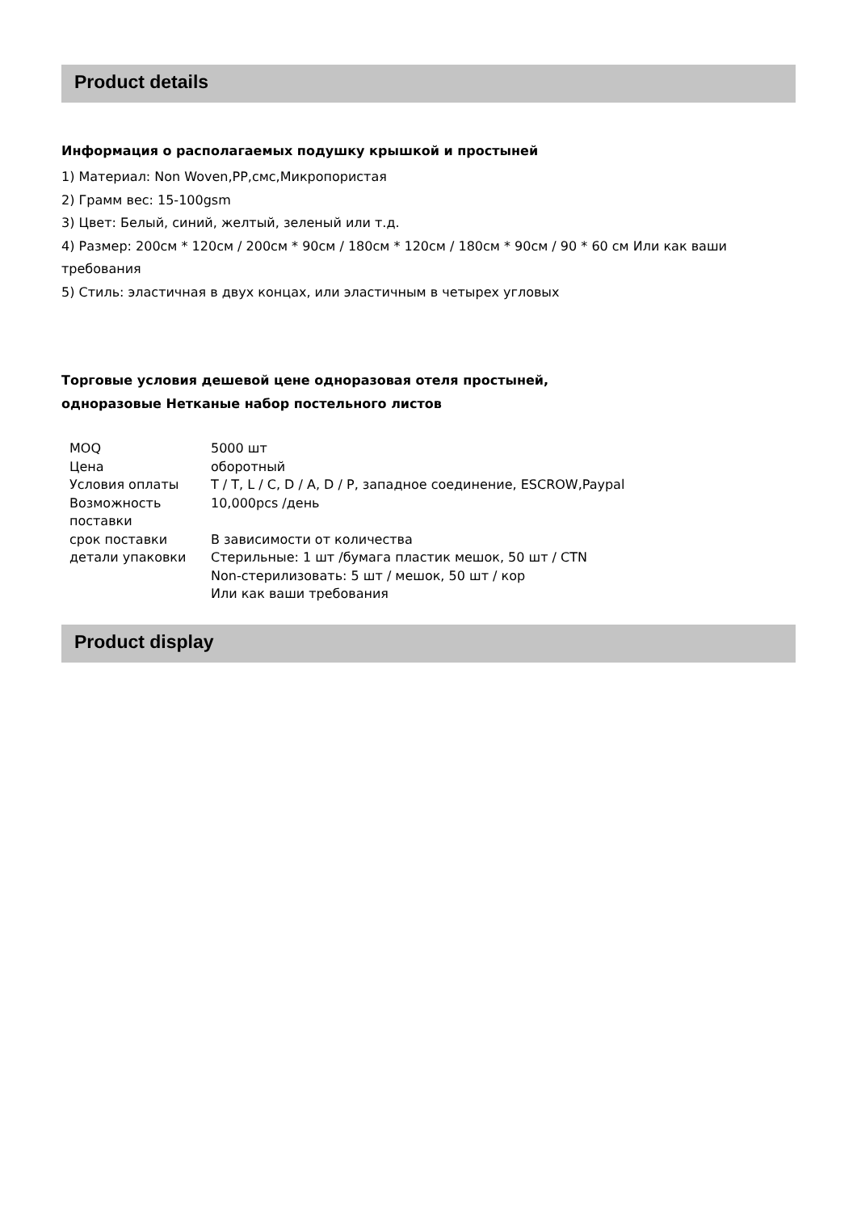Product details
Информация о располагаемых подушку крышкой и простыней
1) Материал: Non Woven,PP,смс,Микропористая
2) Грамм вес: 15-100gsm
3) Цвет: Белый, синий, желтый, зеленый или т.д.
4) Размер: 200см * 120см / 200см * 90см / 180см * 120см / 180см * 90см / 90 * 60 см Или как ваши требования
5) Стиль: эластичная в двух концах, или эластичным в четырех угловых
Торговые условия дешевой цене одноразовая отеля простыней,
одноразовые Нетканые набор постельного листов
| MOQ | 5000 шт |
| Цена | оборотный |
| Условия оплаты | T / T, L / C, D / A, D / P, западное соединение, ESCROW,Paypal |
| Возможность поставки | 10,000pcs /день |
| срок поставки | В зависимости от количества |
| детали упаковки | Стерильные: 1 шт /бумага пластик мешок, 50 шт / CTN Non-стерилизовать: 5 шт / мешок, 50 шт / кор Или как ваши требования |
Product display